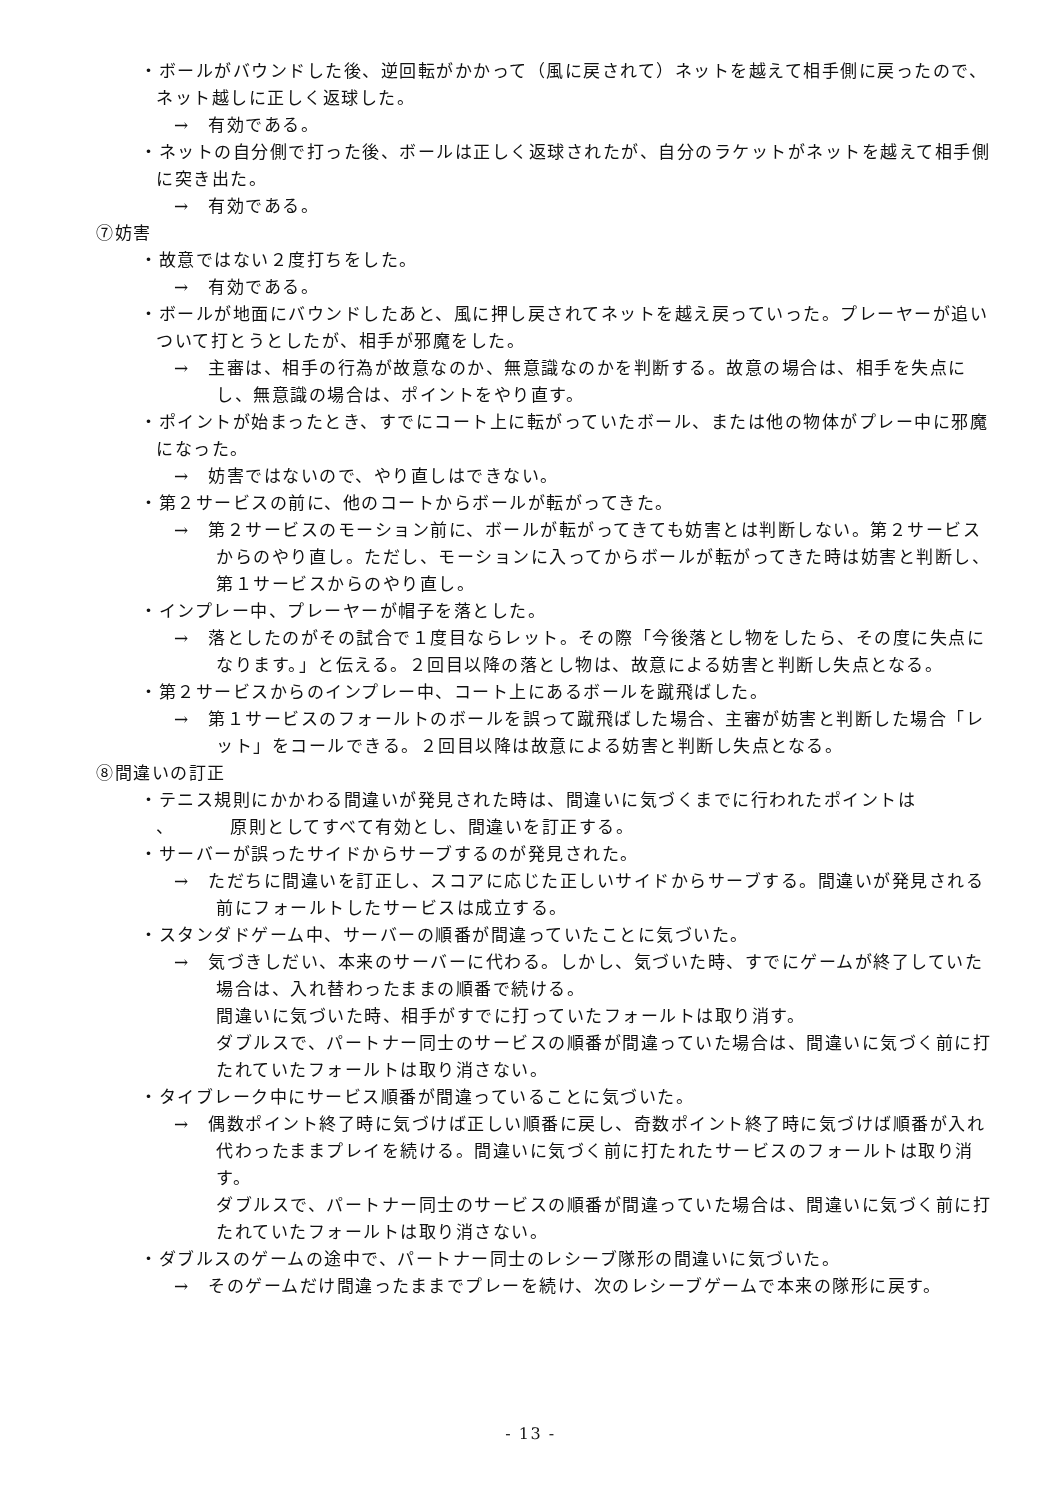・ボールがバウンドした後、逆回転がかかって（風に戻されて）ネットを越えて相手側に戻ったので、ネット越しに正しく返球した。
→　有効である。
・ネットの自分側で打った後、ボールは正しく返球されたが、自分のラケットがネットを越えて相手側に突き出た。
→　有効である。
⑦妨害
・故意ではない２度打ちをした。
→　有効である。
・ボールが地面にバウンドしたあと、風に押し戻されてネットを越え戻っていった。プレーヤーが追いついて打とうとしたが、相手が邪魔をした。
→　主審は、相手の行為が故意なのか、無意識なのかを判断する。故意の場合は、相手を失点にし、無意識の場合は、ポイントをやり直す。
・ポイントが始まったとき、すでにコート上に転がっていたボール、または他の物体がプレー中に邪魔になった。
→　妨害ではないので、やり直しはできない。
・第２サービスの前に、他のコートからボールが転がってきた。
→　第２サービスのモーション前に、ボールが転がってきても妨害とは判断しない。第２サービスからのやり直し。ただし、モーションに入ってからボールが転がってきた時は妨害と判断し、第１サービスからのやり直し。
・インプレー中、プレーヤーが帽子を落とした。
→　落としたのがその試合で１度目ならレット。その際「今後落とし物をしたら、その度に失点になります。」と伝える。２回目以降の落とし物は、故意による妨害と判断し失点となる。
・第２サービスからのインプレー中、コート上にあるボールを蹴飛ばした。
→　第１サービスのフォールトのボールを誤って蹴飛ばした場合、主審が妨害と判断した場合「レット」をコールできる。２回目以降は故意による妨害と判断し失点となる。
⑧間違いの訂正
・テニス規則にかかわる間違いが発見された時は、間違いに気づくまでに行われたポイントは
、　　　原則としてすべて有効とし、間違いを訂正する。
・サーバーが誤ったサイドからサーブするのが発見された。
→　ただちに間違いを訂正し、スコアに応じた正しいサイドからサーブする。間違いが発見される前にフォールトしたサービスは成立する。
・スタンダドゲーム中、サーバーの順番が間違っていたことに気づいた。
→　気づきしだい、本来のサーバーに代わる。しかし、気づいた時、すでにゲームが終了していた場合は、入れ替わったままの順番で続ける。
間違いに気づいた時、相手がすでに打っていたフォールトは取り消す。
ダブルスで、パートナー同士のサービスの順番が間違っていた場合は、間違いに気づく前に打たれていたフォールトは取り消さない。
・タイブレーク中にサービス順番が間違っていることに気づいた。
→　偶数ポイント終了時に気づけば正しい順番に戻し、奇数ポイント終了時に気づけば順番が入れ代わったままプレイを続ける。間違いに気づく前に打たれたサービスのフォールトは取り消す。
ダブルスで、パートナー同士のサービスの順番が間違っていた場合は、間違いに気づく前に打たれていたフォールトは取り消さない。
・ダブルスのゲームの途中で、パートナー同士のレシーブ隊形の間違いに気づいた。
→　そのゲームだけ間違ったままでプレーを続け、次のレシーブゲームで本来の隊形に戻す。
- 13 -